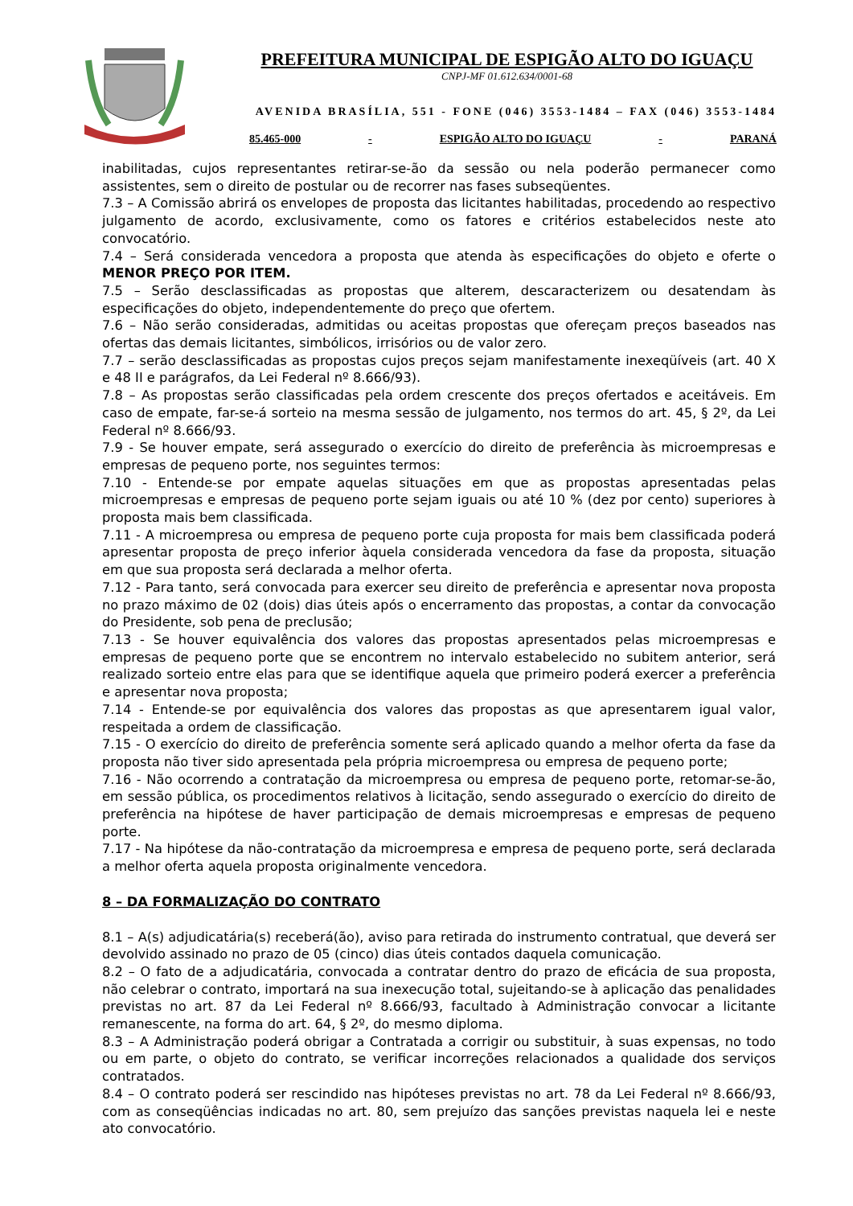PREFEITURA MUNICIPAL DE ESPIGÃO ALTO DO IGUAÇU
CNPJ-MF 01.612.634/0001-68
AVENIDA BRASÍLIA, 551 - FONE (046) 3553-1484 – FAX (046) 3553-1484
85.465-000 - ESPIGÃO ALTO DO IGUAÇU - PARANÁ
inabilitadas, cujos representantes retirar-se-ão da sessão ou nela poderão permanecer como assistentes, sem o direito de postular ou de recorrer nas fases subseqüentes.
7.3 – A Comissão abrirá os envelopes de proposta das licitantes habilitadas, procedendo ao respectivo julgamento de acordo, exclusivamente, como os fatores e critérios estabelecidos neste ato convocatório.
7.4 – Será considerada vencedora a proposta que atenda às especificações do objeto e oferte o MENOR PREÇO POR ITEM.
7.5 – Serão desclassificadas as propostas que alterem, descaracterizem ou desatendam às especificações do objeto, independentemente do preço que ofertem.
7.6 – Não serão consideradas, admitidas ou aceitas propostas que ofereçam preços baseados nas ofertas das demais licitantes, simbólicos, irrisórios ou de valor zero.
7.7 – serão desclassificadas as propostas cujos preços sejam manifestamente inexeqüíveis (art. 40 X e 48 II e parágrafos, da Lei Federal nº 8.666/93).
7.8 – As propostas serão classificadas pela ordem crescente dos preços ofertados e aceitáveis. Em caso de empate, far-se-á sorteio na mesma sessão de julgamento, nos termos do art. 45, § 2º, da Lei Federal nº 8.666/93.
7.9 - Se houver empate, será assegurado o exercício do direito de preferência às microempresas e empresas de pequeno porte, nos seguintes termos:
7.10 - Entende-se por empate aquelas situações em que as propostas apresentadas pelas microempresas e empresas de pequeno porte sejam iguais ou até 10 % (dez por cento) superiores à proposta mais bem classificada.
7.11 - A microempresa ou empresa de pequeno porte cuja proposta for mais bem classificada poderá apresentar proposta de preço inferior àquela considerada vencedora da fase da proposta, situação em que sua proposta será declarada a melhor oferta.
7.12 - Para tanto, será convocada para exercer seu direito de preferência e apresentar nova proposta no prazo máximo de 02 (dois) dias úteis após o encerramento das propostas, a contar da convocação do Presidente, sob pena de preclusão;
7.13 - Se houver equivalência dos valores das propostas apresentados pelas microempresas e empresas de pequeno porte que se encontrem no intervalo estabelecido no subitem anterior, será realizado sorteio entre elas para que se identifique aquela que primeiro poderá exercer a preferência e apresentar nova proposta;
7.14 - Entende-se por equivalência dos valores das propostas as que apresentarem igual valor, respeitada a ordem de classificação.
7.15 - O exercício do direito de preferência somente será aplicado quando a melhor oferta da fase da proposta não tiver sido apresentada pela própria microempresa ou empresa de pequeno porte;
7.16 - Não ocorrendo a contratação da microempresa ou empresa de pequeno porte, retomar-se-ão, em sessão pública, os procedimentos relativos à licitação, sendo assegurado o exercício do direito de preferência na hipótese de haver participação de demais microempresas e empresas de pequeno porte.
7.17 - Na hipótese da não-contratação da microempresa e empresa de pequeno porte, será declarada a melhor oferta aquela proposta originalmente vencedora.
8 – DA FORMALIZAÇÃO DO CONTRATO
8.1 – A(s) adjudicatária(s) receberá(ão), aviso para retirada do instrumento contratual, que deverá ser devolvido assinado no prazo de 05 (cinco) dias úteis contados daquela comunicação.
8.2 – O fato de a adjudicatária, convocada a contratar dentro do prazo de eficácia de sua proposta, não celebrar o contrato, importará na sua inexecução total, sujeitando-se à aplicação das penalidades previstas no art. 87 da Lei Federal nº 8.666/93, facultado à Administração convocar a licitante remanescente, na forma do art. 64, § 2º, do mesmo diploma.
8.3 – A Administração poderá obrigar a Contratada a corrigir ou substituir, à suas expensas, no todo ou em parte, o objeto do contrato, se verificar incorreções relacionados a qualidade dos serviços contratados.
8.4 – O contrato poderá ser rescindido nas hipóteses previstas no art. 78 da Lei Federal nº 8.666/93, com as conseqüências indicadas no art. 80, sem prejuízo das sanções previstas naquela lei e neste ato convocatório.